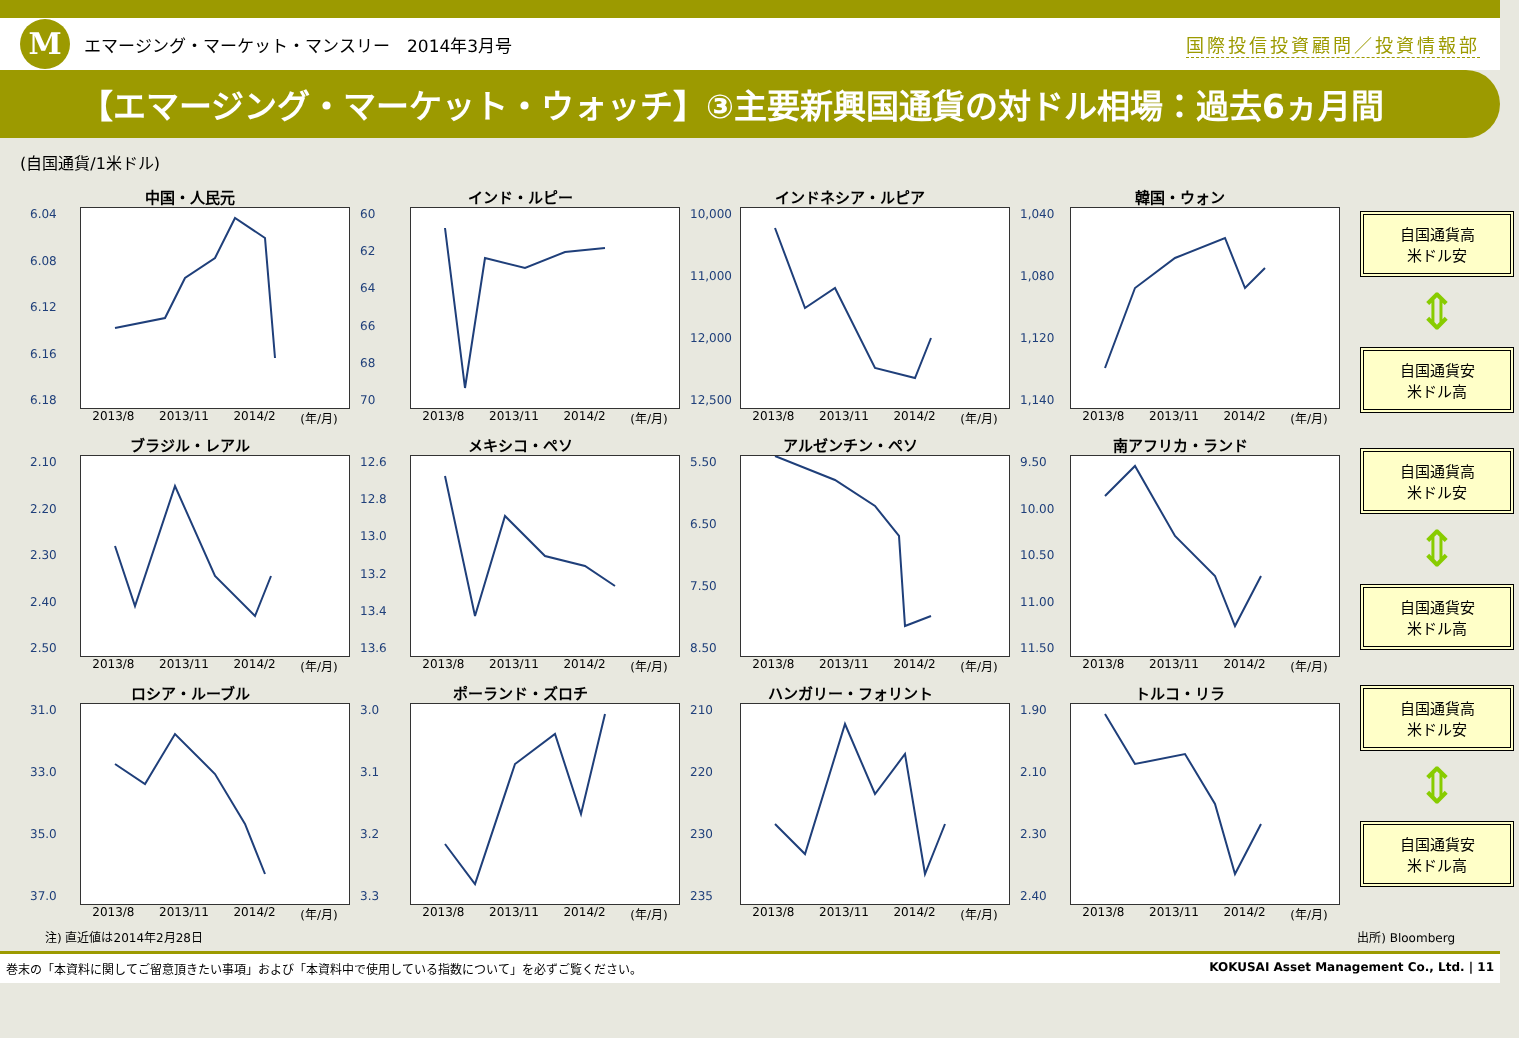M
エマージング・マーケット・マンスリー　2014年3月号
国際投信投資顧問／投資情報部
【エマージング・マーケット・ウォッチ】③主要新興国通貨の対ドル相場：過去6ヵ月間
(自国通貨/1米ドル)
中国・人民元
6.04
6.08
6.12
6.16
6.18
2013/8 2013/11 2014/2 (年/月)
インド・ルピー
60
62
64
66
68
70
2013/8 2013/11 2014/2 (年/月)
インドネシア・ルピア
10,000
11,000
12,000
12,500
2013/8 2013/11 2014/2 (年/月)
韓国・ウォン
1,040
1,080
1,120
1,140
2013/8 2013/11 2014/2 (年/月)
ブラジル・レアル
2.10
2.20
2.30
2.40
2.50
2013/8 2013/11 2014/2 (年/月)
メキシコ・ペソ
12.6
12.8
13.0
13.2
13.4
13.6
2013/8 2013/11 2014/2 (年/月)
アルゼンチン・ペソ
5.50
6.50
7.50
8.50
2013/8 2013/11 2014/2 (年/月)
南アフリカ・ランド
9.50
10.00
10.50
11.00
11.50
2013/8 2013/11 2014/2 (年/月)
ロシア・ルーブル
31.0
33.0
35.0
37.0
2013/8 2013/11 2014/2 (年/月)
ポーランド・ズロチ
3.0
3.1
3.2
3.3
2013/8 2013/11 2014/2 (年/月)
ハンガリー・フォリント
210
220
230
235
2013/8 2013/11 2014/2 (年/月)
トルコ・リラ
1.90
2.10
2.30
2.40
2013/8 2013/11 2014/2 (年/月)
自国通貨高
米ドル安
⇕
自国通貨安
米ドル高
自国通貨高
米ドル安
⇕
自国通貨安
米ドル高
自国通貨高
米ドル安
⇕
自国通貨安
米ドル高
注) 直近値は2014年2月28日 出所) Bloomberg
巻末の「本資料に関してご留意頂きたい事項」および「本資料中で使用している指数について」を必ずご覧ください。 KOKUSAI Asset Management Co., Ltd. | 11